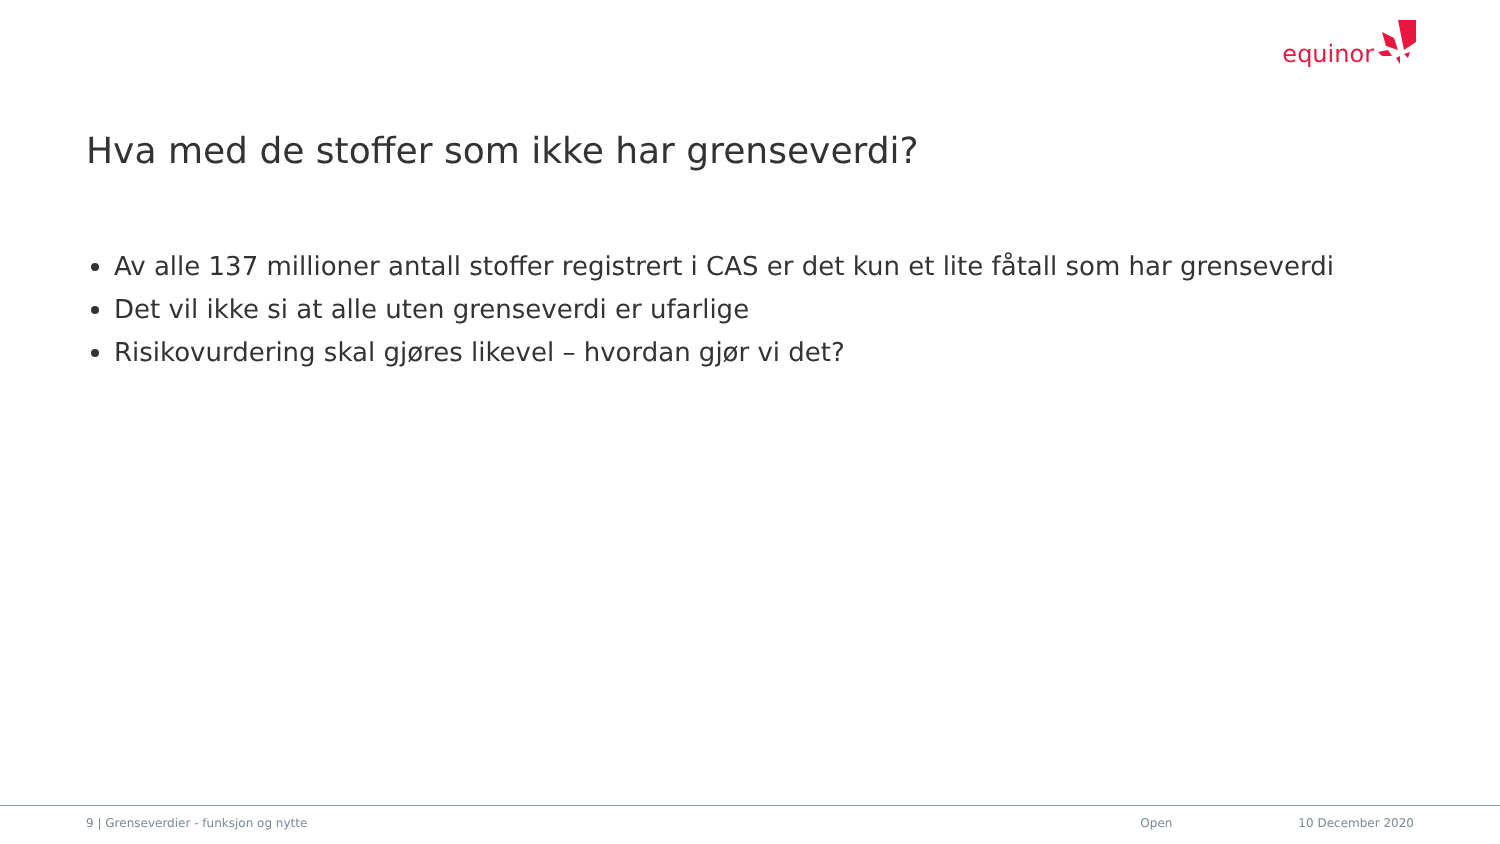equinor
Hva med de stoffer som ikke har grenseverdi?
Av alle 137 millioner antall stoffer registrert i CAS er det kun et lite fåtall som har grenseverdi
Det vil ikke si at alle uten grenseverdi er ufarlige
Risikovurdering skal gjøres likevel – hvordan gjør vi det?
9 | Grenseverdier - funksjon og nytte
Open 10 December 2020